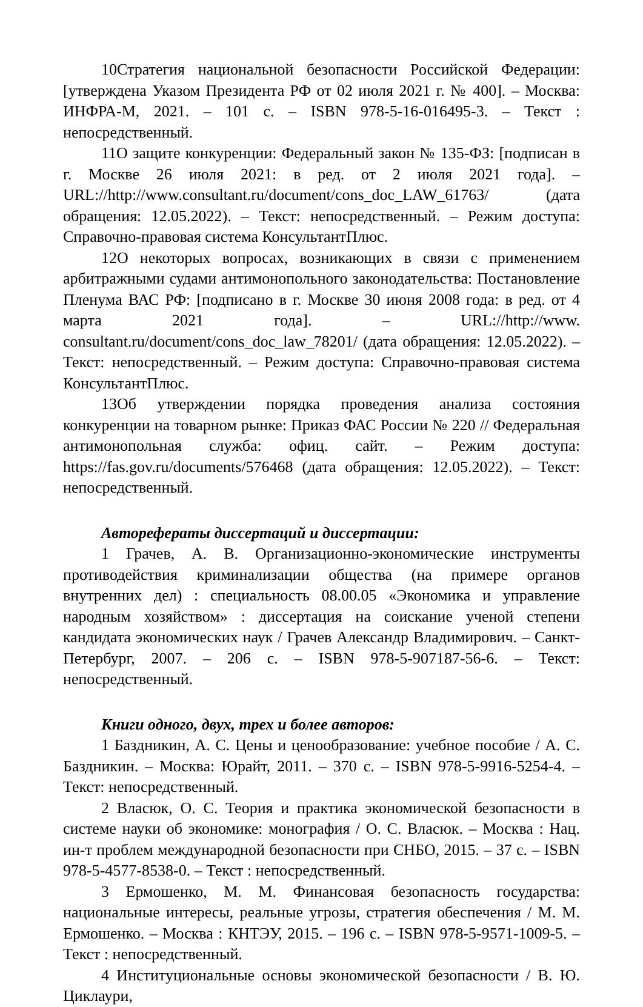10Стратегия национальной безопасности Российской Федерации: [утверждена Указом Президента РФ от 02 июля 2021 г. № 400]. – Москва: ИНФРА-М, 2021. – 101 с. – ISBN 978-5-16-016495-3. – Текст : непосредственный.
11О защите конкуренции: Федеральный закон № 135-ФЗ: [подписан в г. Москве 26 июля 2021: в ред. от 2 июля 2021 года]. – URL://http://www.consultant.ru/document/cons_doc_LAW_61763/ (дата обращения: 12.05.2022). – Текст: непосредственный. – Режим доступа: Справочно-правовая система КонсультантПлюс.
12О некоторых вопросах, возникающих в связи с применением арбитражными судами антимонопольного законодательства: Постановление Пленума ВАС РФ: [подписано в г. Москве 30 июня 2008 года: в ред. от 4 марта 2021 года]. – URL://http://www. consultant.ru/document/cons_doc_law_78201/ (дата обращения: 12.05.2022). – Текст: непосредственный. – Режим доступа: Справочно-правовая система КонсультантПлюс.
13Об утверждении порядка проведения анализа состояния конкуренции на товарном рынке: Приказ ФАС России № 220 // Федеральная антимонопольная служба: офиц. сайт. – Режим доступа: https://fas.gov.ru/documents/576468 (дата обращения: 12.05.2022). – Текст: непосредственный.
Авторефераты диссертаций и диссертации:
1 Грачев, А. В. Организационно-экономические инструменты противодействия криминализации общества (на примере органов внутренних дел) : специальность 08.00.05 «Экономика и управление народным хозяйством» : диссертация на соискание ученой степени кандидата экономических наук / Грачев Александр Владимирович. – Санкт-Петербург, 2007. – 206 с. – ISBN 978-5-907187-56-6. – Текст: непосредственный.
Книги одного, двух, трех и более авторов:
1 Баздникин, А. С. Цены и ценообразование: учебное пособие / А. С. Баздникин. – Москва: Юрайт, 2011. – 370 с. – ISBN 978-5-9916-5254-4. – Текст: непосредственный.
2 Власюк, О. С. Теория и практика экономической безопасности в системе науки об экономике: монография / О. С. Власюк. – Москва : Нац. ин-т проблем международной безопасности при СНБО, 2015. – 37 с. – ISBN 978-5-4577-8538-0. – Текст : непосредственный.
3 Ермошенко, М. М. Финансовая безопасность государства: национальные интересы, реальные угрозы, стратегия обеспечения / М. М. Ермошенко. – Москва : КНТЭУ, 2015. – 196 с. – ISBN 978-5-9571-1009-5. – Текст : непосредственный.
4 Институциональные основы экономической безопасности / В. Ю. Циклаури,